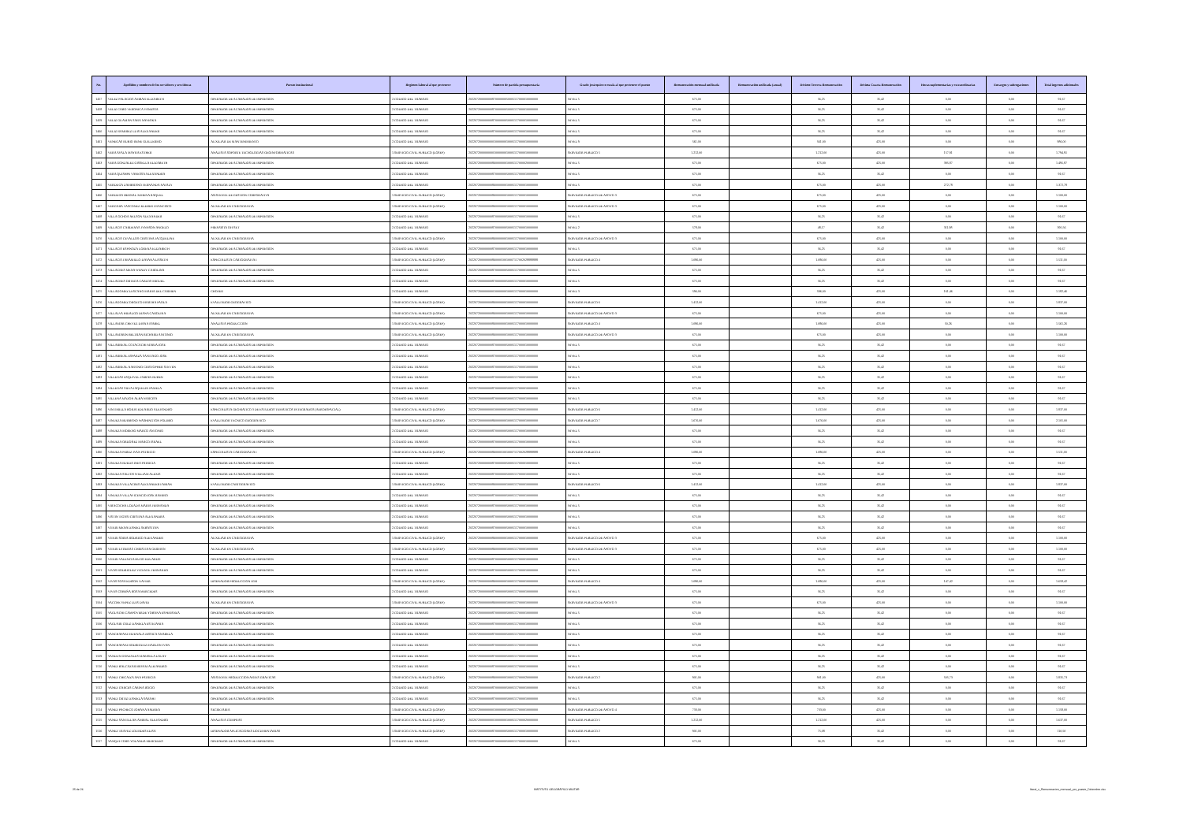| No. | Apellidos y nombres de los servidores y servidoras | Puesto Institucional | Regimen laboral al que pertenece | Número de partida presupuestaria | Grado jerárquico o escala al que pertenece el puesto | Remuneración mensual unificada | Remuneración unificada (anual) | Décimo Tercera Remuneración | Décima Cuarta Remuneración | Horas suplementarias y extraordinarias | Encargos y subrogaciones | Total ingresos adicionales |
| --- | --- | --- | --- | --- | --- | --- | --- | --- | --- | --- | --- | --- |
| 1457 | VELEZ PALACIOS AMBAR ELIZABETH | OPERADOR DE ACABADOS DE IMPRESION | 2.CODIGO DEL TRABAJO | 20220720000000087000000050005117000010000000 | NIVEL 5 | 675,00 | | 56,25 | 35,42 | 0,00 | 0,00 | 91,67 |
| 1458 | VELIZ CABO VERONICA VANESSA | OPERADOR DE ACABADOS DE IMPRESION | 2.CODIGO DEL TRABAJO | 20220720000000087000000050005117000010000000 | NIVEL 5 | 675,00 | | 56,25 | 35,42 | 0,00 | 0,00 | 91,67 |
| 1459 | VELIZ GUAMAN SARA NAYESKA | OPERADOR DE ACABADOS DE IMPRESION | 2.CODIGO DEL TRABAJO | 20220720000000087000000050005117000010000000 | NIVEL 5 | 675,00 | | 56,25 | 35,42 | 0,00 | 0,00 | 91,67 |
| 1460 | VELIZ RAMIREZ LUIS ALEXANDER | OPERADOR DE ACABADOS DE IMPRESION | 2.CODIGO DEL TRABAJO | 20220720000000087000000050005117000010000000 | NIVEL 5 | 675,00 | | 56,25 | 35,42 | 0,00 | 0,00 | 91,67 |
| 1461 | VENEGAS RUBIO RENE GUILLERMO | AUXILIAR DE MANTENIMIENTO | 2.CODIGO DEL TRABAJO | 20220720000000001000000010005117000010000000 | NIVEL 9 | 561,00 | | 561,00 | 425,00 | 0,00 | 0,00 | 986,00 |
| 1462 | VERA AYALA MAYRA ESTHER | ANALISTA SOPORTE TECNOLOGIAS GEOINFORMATICAS | 1.SERVICIO CIVIL PUBLICO (LOSEP) | 20220720000000001000000010005117000010000000 | SERVIDOR PUBLICO 5 | 1.212,00 | | 1.212,00 | 425,00 | 157,91 | 0,00 | 1.794,91 |
| 1463 | VERA GONZALEZ GISSELLA ELIZABETH | OPERADOR DE ACABADOS DE IMPRESION | 2.CODIGO DEL TRABAJO | 20220720000000086000000010005117000020000000 | NIVEL 5 | 675,00 | | 675,00 | 425,00 | 395,87 | 0,00 | 1.495,87 |
| 1464 | VERA QUISHPE VANESSA ALEXANDRA | OPERADOR DE ACABADOS DE IMPRESION | 2.CODIGO DEL TRABAJO | 20220720000000087000000050005117000010000000 | NIVEL 5 | 675,00 | | 56,25 | 35,42 | 0,00 | 0,00 | 91,67 |
| 1465 | VERDUGA ZAMBRANO FERNANDA NATALY | OPERADOR DE ACABADOS DE IMPRESION | 2.CODIGO DEL TRABAJO | 20220720000000086000000010005117000010000000 | NIVEL 5 | 675,00 | | 675,00 | 425,00 | 272,78 | 0,00 | 1.372,78 |
| 1466 | VERDUGO BERNAL XIMENA RAQUEL | ASISTENTE DE GESTION CORPORATIVA | 1.SERVICIO CIVIL PUBLICO (LOSEP) | 20220720000000086000000010005117000010000000 | SERVIDOR PUBLICO DE APOYO 3 | 675,00 | | 675,00 | 425,00 | 0,00 | 0,00 | 1.100,00 |
| 1467 | VERGARA VASCONEZ KLEBER FRANCISCO | AUXILIAR EN CARTOGRAFIA | 1.SERVICIO CIVIL PUBLICO (LOSEP) | 20220720000000086000000010005117000010000000 | SERVIDOR PUBLICO DE APOYO 3 | 675,00 | | 675,00 | 425,00 | 0,00 | 0,00 | 1.100,00 |
| 1468 | VILLA OCHOA NELSON ALEXANDER | OPERADOR DE ACABADOS DE IMPRESION | 2.CODIGO DEL TRABAJO | 20220720000000087000000050005117000010000000 | NIVEL 5 | 675,00 | | 56,25 | 35,42 | 0,00 | 0,00 | 91,67 |
| 1469 | VILLACIS CARDENAS JYNNSON ANGELO | PRENSISTA OFFSET | 2.CODIGO DEL TRABAJO | 20220720000000087000000050005117000010000000 | NIVEL 2 | 578,00 | | 48,17 | 35,42 | 311,98 | 0,00 | 395,56 |
| 1470 | VILLACIS CEVALLOS CRISTINA JACQUELINE | AUXILIAR EN CARTOGRAFIA | 1.SERVICIO CIVIL PUBLICO (LOSEP) | 20220720000000086000000010005117000010000000 | SERVIDOR PUBLICO DE APOYO 3 | 675,00 | | 675,00 | 425,00 | 0,00 | 0,00 | 1.100,00 |
| 1471 | VILLACIS ESPINOZA LORENA ELIZABETH | OPERADOR DE ACABADOS DE IMPRESION | 2.CODIGO DEL TRABAJO | 20220720000000087000000050005117000010000000 | NIVEL 5 | 675,00 | | 56,25 | 35,42 | 0,00 | 0,00 | 91,67 |
| 1472 | VILLACIS JARAMILLO DAYANA LISSETH | ESPECIALISTA CARTOGRAFIA I | 1.SERVICIO CIVIL PUBLICO (LOSEP) | 20220720000000086000010010007117002028888888 | SERVIDOR PUBLICO 4 | 1.086,00 | | 1.086,00 | 425,00 | 0,00 | 0,00 | 1.511,00 |
| 1473 | VILLACRES MENA WENDY CAROLINA | OPERADOR DE ACABADOS DE IMPRESION | 2.CODIGO DEL TRABAJO | 20220720000000087000000050005117000010000000 | NIVEL 5 | 675,00 | | 56,25 | 35,42 | 0,00 | 0,00 | 91,67 |
| 1474 | VILLACRES ORTEGA CARLOS MIGUEL | OPERADOR DE ACABADOS DE IMPRESION | 2.CODIGO DEL TRABAJO | 20220720000000087000000050005117000010000000 | NIVEL 5 | 675,00 | | 56,25 | 35,42 | 0,00 | 0,00 | 91,67 |
| 1475 | VILLAGOMEZ LESCANO MARIA DEL CARMEN | CHOFER | 2.CODIGO DEL TRABAJO | 20220720000000001000000010005117000010000000 | NIVEL 3 | 596,00 | | 596,00 | 425,00 | 161,46 | 0,00 | 1.182,46 |
| 1476 | VILLAGOMEZ OROZCO MARTHA PAOLA | EVALUADOR GEOGRAFICO | 1.SERVICIO CIVIL PUBLICO (LOSEP) | 20220720000000086000000010005117000010000000 | SERVIDOR PUBLICO 6 | 1.412,00 | | 1.412,00 | 425,00 | 0,00 | 0,00 | 1.837,00 |
| 1477 | VILLALVA HIDALGO DIANA CAROLINA | AUXILIAR EN CARTOGRAFIA | 1.SERVICIO CIVIL PUBLICO (LOSEP) | 20220720000000086000000010005117000010000000 | SERVIDOR PUBLICO DE APOYO 3 | 675,00 | | 675,00 | 425,00 | 0,00 | 0,00 | 1.100,00 |
| 1478 | VILLAMAR CHEVEZ DIANA ISABEL | ANALISTA PRODUCCION | 1.SERVICIO CIVIL PUBLICO (LOSEP) | 20220720000000086000000010005117000010000000 | SERVIDOR PUBLICO 4 | 1.086,00 | | 1.086,00 | 425,00 | 50,26 | 0,00 | 1.561,26 |
| 1479 | VILLAMARIN BELTRAN RICHARD ANTONIO | AUXILIAR EN CARTOGRAFIA | 1.SERVICIO CIVIL PUBLICO (LOSEP) | 20220720000000086000000010005117000010000000 | SERVIDOR PUBLICO DE APOYO 3 | 675,00 | | 675,00 | 425,00 | 0,00 | 0,00 | 1.100,00 |
| 1480 | VILLARREAL COTACACHI MARIA JOSE | OPERADOR DE ACABADOS DE IMPRESION | 2.CODIGO DEL TRABAJO | 20220720000000087000000050005117000010000000 | NIVEL 5 | 675,00 | | 56,25 | 35,42 | 0,00 | 0,00 | 91,67 |
| 1481 | VILLARREAL ESPARZA SANTIAGO JOSE | OPERADOR DE ACABADOS DE IMPRESION | 2.CODIGO DEL TRABAJO | 20220720000000087000000050005117000010000000 | NIVEL 5 | 675,00 | | 56,25 | 35,42 | 0,00 | 0,00 | 91,67 |
| 1482 | VILLARREAL NARANJO CRISTOPHER STEVEN | OPERADOR DE ACABADOS DE IMPRESION | 2.CODIGO DEL TRABAJO | 20220720000000087000000050005117000010000000 | NIVEL 5 | 675,00 | | 56,25 | 35,42 | 0,00 | 0,00 | 91,67 |
| 1483 | VILLEGAS ESQUIVEL FABIAN RUBEN | OPERADOR DE ACABADOS DE IMPRESION | 2.CODIGO DEL TRABAJO | 20220720000000087000000050005117000010000000 | NIVEL 5 | 675,00 | | 56,25 | 35,42 | 0,00 | 0,00 | 91,67 |
| 1484 | VILLEGAS SILVA JAQUELIN PAMELA | OPERADOR DE ACABADOS DE IMPRESION | 2.CODIGO DEL TRABAJO | 20220720000000087000000050005117000010000000 | NIVEL 5 | 675,00 | | 56,25 | 35,42 | 0,00 | 0,00 | 91,67 |
| 1485 | VILLENA MAZON ALBA NARCISA | OPERADOR DE ACABADOS DE IMPRESION | 2.CODIGO DEL TRABAJO | 20220720000000087000000050005117000010000000 | NIVEL 5 | 675,00 | | 56,25 | 35,42 | 0,00 | 0,00 | 91,67 |
| 1486 | VINTIMILLA BORJA EDUARDO ALEJANDRO | ESPECIALISTA GEOMATICO 3 DE ESTUDIOS TEMATICOS INTEGRADOS (AEROESPACIAL) | 1.SERVICIO CIVIL PUBLICO (LOSEP) | 20220720000000001000000010005117000010000000 | SERVIDOR PUBLICO 6 | 1.412,00 | | 1.412,00 | 425,00 | 0,00 | 0,00 | 1.837,00 |
| 1487 | VINUEZA BURBANO WASHINGTON POLIBIO | EVALUADOR TECNICO GEOGRAFICO | 1.SERVICIO CIVIL PUBLICO (LOSEP) | 20220720000000086000000010005117000010000000 | SERVIDOR PUBLICO 7 | 1.676,00 | | 1.676,00 | 425,00 | 0,00 | 0,00 | 2.101,00 |
| 1488 | VINUEZA MORENO MARCO ANTONIO | OPERADOR DE ACABADOS DE IMPRESION | 2.CODIGO DEL TRABAJO | 20220720000000087000000050005117000010000000 | NIVEL 5 | 675,00 | | 56,25 | 35,42 | 0,00 | 0,00 | 91,67 |
| 1489 | VINUEZA ORDOÑEZ MARCO ISRAEL | OPERADOR DE ACABADOS DE IMPRESION | 2.CODIGO DEL TRABAJO | 20220720000000087000000050005117000010000000 | NIVEL 5 | 675,00 | | 56,25 | 35,42 | 0,00 | 0,00 | 91,67 |
| 1490 | VINUEZA PEREZ IVAN PATRICIO | ESPECIALISTA CARTOGRAFIA I | 1.SERVICIO CIVIL PUBLICO (LOSEP) | 20220720000000086000010010007117002028888888 | SERVIDOR PUBLICO 4 | 1.086,00 | | 1.086,00 | 425,00 | 0,00 | 0,00 | 1.511,00 |
| 1491 | VINUEZA RUEDA INES PATRICIA | OPERADOR DE ACABADOS DE IMPRESION | 2.CODIGO DEL TRABAJO | 20220720000000087000000050005117000010000000 | NIVEL 5 | 675,00 | | 56,25 | 35,42 | 0,00 | 0,00 | 91,67 |
| 1492 | VINUEZA SALTOS WILLIAM ALEXIS | OPERADOR DE ACABADOS DE IMPRESION | 2.CODIGO DEL TRABAJO | 20220720000000087000000050005117000010000000 | NIVEL 5 | 675,00 | | 56,25 | 35,42 | 0,00 | 0,00 | 91,67 |
| 1493 | VINUEZA VILLACRES ALEXANDER FABIAN | EVALUADOR CARTOGRAFICO | 1.SERVICIO CIVIL PUBLICO (LOSEP) | 20220720000000086000000010005117000010000000 | SERVIDOR PUBLICO 6 | 1.412,00 | | 1.412,00 | 425,00 | 0,00 | 0,00 | 1.837,00 |
| 1494 | VINUEZA VILLAVICENCIO JOSE RAMIRO | OPERADOR DE ACABADOS DE IMPRESION | 2.CODIGO DEL TRABAJO | 20220720000000087000000050005117000010000000 | NIVEL 5 | 675,00 | | 56,25 | 35,42 | 0,00 | 0,00 | 91,67 |
| 1495 | VIRACOCHA LOZADA MARIA FERNANDA | OPERADOR DE ACABADOS DE IMPRESION | 2.CODIGO DEL TRABAJO | 20220720000000087000000050005117000010000000 | NIVEL 5 | 675,00 | | 56,25 | 35,42 | 0,00 | 0,00 | 91,67 |
| 1496 | VISTIN TIGASI CRISTINA ALEXANDRA | OPERADOR DE ACABADOS DE IMPRESION | 2.CODIGO DEL TRABAJO | 20220720000000087000000050005117000010000000 | NIVEL 5 | 675,00 | | 56,25 | 35,42 | 0,00 | 0,00 | 91,67 |
| 1497 | VITERI MENA DANIEL SEBASTIAN | OPERADOR DE ACABADOS DE IMPRESION | 2.CODIGO DEL TRABAJO | 20220720000000087000000050005117000010000000 | NIVEL 5 | 675,00 | | 56,25 | 35,42 | 0,00 | 0,00 | 91,67 |
| 1498 | VITERI SORIA RODRIGO ALEXANDER | AUXILIAR EN CARTOGRAFIA | 1.SERVICIO CIVIL PUBLICO (LOSEP) | 20220720000000086000000010005117000010000000 | SERVIDOR PUBLICO DE APOYO 3 | 675,00 | | 675,00 | 425,00 | 0,00 | 0,00 | 1.100,00 |
| 1499 | VITERI UTRERAS CHRISTIAN GERMAN | AUXILIAR EN CARTOGRAFIA | 1.SERVICIO CIVIL PUBLICO (LOSEP) | 20220720000000086000000010005117000010000000 | SERVIDOR PUBLICO DE APOYO 3 | 675,00 | | 675,00 | 425,00 | 0,00 | 0,00 | 1.100,00 |
| 1500 | VITERI VALENCIA HUGO EDUARDO | OPERADOR DE ACABADOS DE IMPRESION | 2.CODIGO DEL TRABAJO | 20220720000000087000000050005117000010000000 | NIVEL 5 | 675,00 | | 56,25 | 35,42 | 0,00 | 0,00 | 91,67 |
| 1501 | VIVAS RODRIGUEZ VICENTE FERNANDO | OPERADOR DE ACABADOS DE IMPRESION | 2.CODIGO DEL TRABAJO | 20220720000000087000000050005117000010000000 | NIVEL 5 | 675,00 | | 56,25 | 35,42 | 0,00 | 0,00 | 91,67 |
| 1502 | VIVAS SOSA EDISON XAVIER | DISENADOR PRODUCCION IGM | 1.SERVICIO CIVIL PUBLICO (LOSEP) | 20220720000000086000000010005117000010000000 | SERVIDOR PUBLICO 4 | 1.086,00 | | 1.086,00 | 425,00 | 147,42 | 0,00 | 1.658,42 |
| 1503 | VIVES COBEÑA ROSA MERCEDES | OPERADOR DE ACABADOS DE IMPRESION | 2.CODIGO DEL TRABAJO | 20220720000000087000000050005117000010000000 | NIVEL 5 | 675,00 | | 56,25 | 35,42 | 0,00 | 0,00 | 91,67 |
| 1504 | YACCHE YEPEZ LUIS DAVID | AUXILIAR EN CARTOGRAFIA | 1.SERVICIO CIVIL PUBLICO (LOSEP) | 20220720000000086000000010005117000010000000 | SERVIDOR PUBLICO DE APOYO 3 | 675,00 | | 675,00 | 425,00 | 0,00 | 0,00 | 1.100,00 |
| 1505 | YAGUACHI CAMPOVERDE YOBANA ESPERANZA | OPERADOR DE ACABADOS DE IMPRESION | 2.CODIGO DEL TRABAJO | 20220720000000087000000050005117000010000000 | NIVEL 5 | 675,00 | | 56,25 | 35,42 | 0,00 | 0,00 | 91,67 |
| 1506 | YAGUARI CRUZ DANIELA ESTEFANIA | OPERADOR DE ACABADOS DE IMPRESION | 2.CODIGO DEL TRABAJO | 20220720000000087000000050005117000010000000 | NIVEL 5 | 675,00 | | 56,25 | 35,42 | 0,00 | 0,00 | 91,67 |
| 1507 | YANCHAPAXI MUENALA JESSICA ANABELA | OPERADOR DE ACABADOS DE IMPRESION | 2.CODIGO DEL TRABAJO | 20220720000000087000000050005117000010000000 | NIVEL 5 | 675,00 | | 56,25 | 35,42 | 0,00 | 0,00 | 91,67 |
| 1508 | YANCHAPAXI RODRIGUEZ MARLON IVAN | OPERADOR DE ACABADOS DE IMPRESION | 2.CODIGO DEL TRABAJO | 20220720000000087000000050005117000010000000 | NIVEL 5 | 675,00 | | 56,25 | 35,42 | 0,00 | 0,00 | 91,67 |
| 1509 | YANDUN GONZALES MARISELA LOLAY | OPERADOR DE ACABADOS DE IMPRESION | 2.CODIGO DEL TRABAJO | 20220720000000087000000050005117000010000000 | NIVEL 5 | 675,00 | | 56,25 | 35,42 | 0,00 | 0,00 | 91,67 |
| 1510 | YANEZ BALCAZAR BRYAM ALEJANDRO | OPERADOR DE ACABADOS DE IMPRESION | 2.CODIGO DEL TRABAJO | 20220720000000087000000050005117000010000000 | NIVEL 5 | 675,00 | | 56,25 | 35,42 | 0,00 | 0,00 | 91,67 |
| 1511 | YANEZ CHICAIZA ANA PATRICIA | ASISTENTE PRODUCCION ARTES GRAFICAS | 1.SERVICIO CIVIL PUBLICO (LOSEP) | 20220720000000086000000010005117000020000000 | SERVIDOR PUBLICO 2 | 901,00 | | 901,00 | 425,00 | 505,73 | 0,00 | 1.831,73 |
| 1512 | YANEZ GARCES CARINA ROCIO | OPERADOR DE ACABADOS DE IMPRESION | 2.CODIGO DEL TRABAJO | 20220720000000087000000050005117000010000000 | NIVEL 5 | 675,00 | | 56,25 | 35,42 | 0,00 | 0,00 | 91,67 |
| 1513 | YANEZ ORTIZ DANIELA SARAHI | OPERADOR DE ACABADOS DE IMPRESION | 2.CODIGO DEL TRABAJO | 20220720000000087000000050005117000010000000 | NIVEL 5 | 675,00 | | 56,25 | 35,42 | 0,00 | 0,00 | 91,67 |
| 1514 | YANEZ PACHECO JOHANA ANDREA | SECRETARIA | 1.SERVICIO CIVIL PUBLICO (LOSEP) | 20220720000000001000000010005117000010000000 | SERVIDOR PUBLICO DE APOYO 4 | 733,00 | | 733,00 | 425,00 | 0,00 | 0,00 | 1.158,00 |
| 1515 | YANEZ SANTILLAN ANIBAL ALEJANDRO | ANALISTA COMPRAS | 1.SERVICIO CIVIL PUBLICO (LOSEP) | 20220720000000001000000010005117000020000000 | SERVIDOR PUBLICO 5 | 1.212,00 | | 1.212,00 | 425,00 | 0,00 | 0,00 | 1.637,00 |
| 1516 | YANEZ TRAVEZ LOURDES ELISA | DISENADOR APLICACIONES DOCUMENTARIAS | 1.SERVICIO CIVIL PUBLICO (LOSEP) | 20220720000000087000000050005117000010000000 | SERVIDOR PUBLICO 2 | 901,00 | | 75,08 | 35,42 | 0,00 | 0,00 | 110,50 |
| 1517 | YANQUI CORO YOLANDA MERCEDES | OPERADOR DE ACABADOS DE IMPRESION | 2.CODIGO DEL TRABAJO | 20220720000000087000000050005117000010000000 | NIVEL 5 | 675,00 | | 56,25 | 35,42 | 0,00 | 0,00 | 91,67 |
25 de 26 INSTITUTO GEOGRÁFICO MILITAR literal_c_Remuneracion_mensual_por_puesto_Diciembre.xlsx